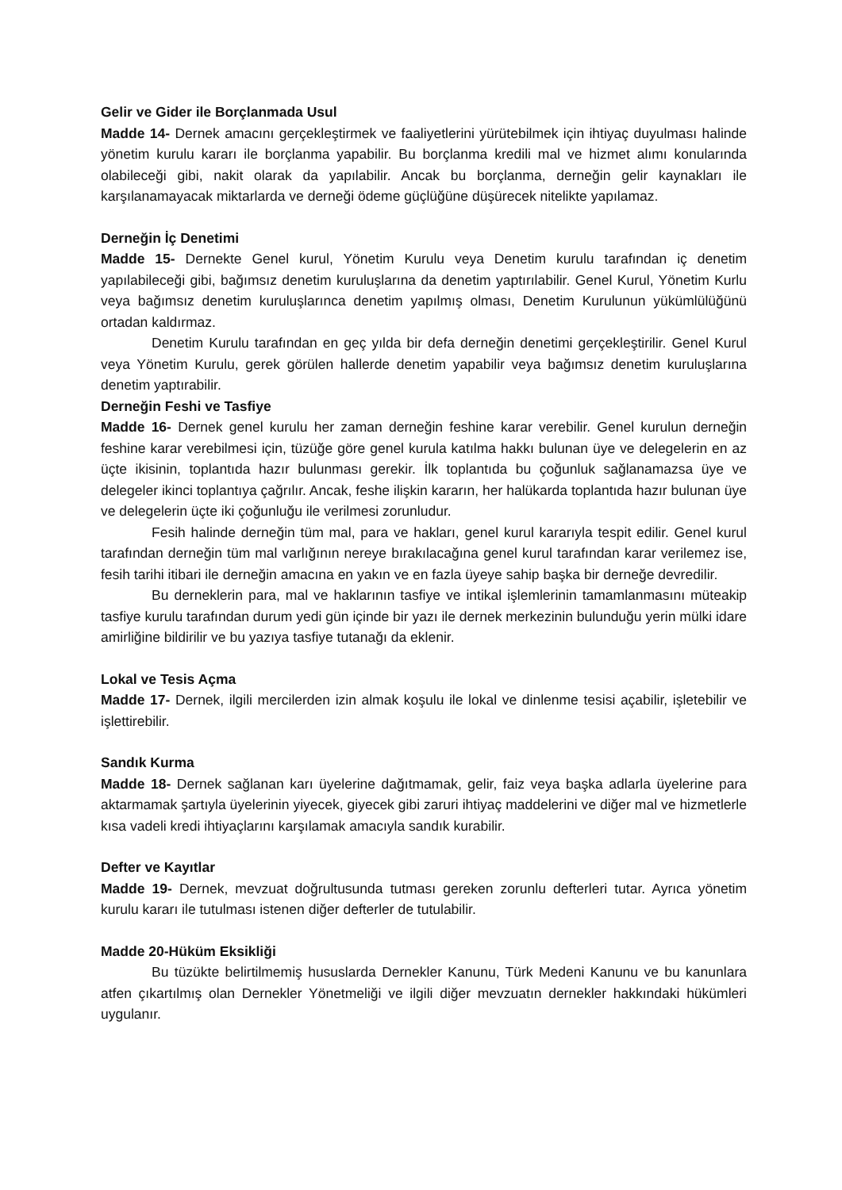Gelir ve Gider ile Borçlanmada Usul
Madde 14- Dernek amacını gerçekleştirmek ve faaliyetlerini yürütebilmek için ihtiyaç duyulması halinde yönetim kurulu kararı ile borçlanma yapabilir. Bu borçlanma kredili mal ve hizmet alımı konularında olabileceği gibi, nakit olarak da yapılabilir. Ancak bu borçlanma, derneğin gelir kaynakları ile karşılanamayacak miktarlarda ve derneği ödeme güçlüğüne düşürecek nitelikte yapılamaz.
Derneğin İç Denetimi
Madde 15- Dernekte Genel kurul, Yönetim Kurulu veya Denetim kurulu tarafından iç denetim yapılabileceği gibi, bağımsız denetim kuruluşlarına da denetim yaptırılabilir. Genel Kurul, Yönetim Kurlu veya bağımsız denetim kuruluşlarınca denetim yapılmış olması, Denetim Kurulunun yükümlülüğünü ortadan kaldırmaz.
Denetim Kurulu tarafından en geç yılda bir defa derneğin denetimi gerçekleştirilir. Genel Kurul veya Yönetim Kurulu, gerek görülen hallerde denetim yapabilir veya bağımsız denetim kuruluşlarına denetim yaptırabilir.
Derneğin Feshi ve Tasfiye
Madde 16- Dernek genel kurulu her zaman derneğin feshine karar verebilir. Genel kurulun derneğin feshine karar verebilmesi için, tüzüğe göre genel kurula katılma hakkı bulunan üye ve delegelerin en az üçte ikisinin, toplantıda hazır bulunması gerekir. İlk toplantıda bu çoğunluk sağlanamazsa üye ve delegeler ikinci toplantıya çağrılır. Ancak, feshe ilişkin kararın, her halükarda toplantıda hazır bulunan üye ve delegelerin üçte iki çoğunluğu ile verilmesi zorunludur.
Fesih halinde derneğin tüm mal, para ve hakları, genel kurul kararıyla tespit edilir. Genel kurul tarafından derneğin tüm mal varlığının nereye bırakılacağına genel kurul tarafından karar verilemez ise, fesih tarihi itibari ile derneğin amacına en yakın ve en fazla üyeye sahip başka bir derneğe devredilir.
Bu derneklerin para, mal ve haklarının tasfiye ve intikal işlemlerinin tamamlanmasını müteakip tasfiye kurulu tarafından durum yedi gün içinde bir yazı ile dernek merkezinin bulunduğu yerin mülki idare amirliğine bildirilir ve bu yazıya tasfiye tutanağı da eklenir.
Lokal ve Tesis Açma
Madde 17- Dernek, ilgili mercilerden izin almak koşulu ile lokal ve dinlenme tesisi açabilir, işletebilir ve işlettirebilir.
Sandık Kurma
Madde 18- Dernek sağlanan karı üyelerine dağıtmamak, gelir, faiz veya başka adlarla üyelerine para aktarmamak şartıyla üyelerinin yiyecek, giyecek gibi zaruri ihtiyaç maddelerini ve diğer mal ve hizmetlerle kısa vadeli kredi ihtiyaçlarını karşılamak amacıyla sandık kurabilir.
Defter ve Kayıtlar
Madde 19- Dernek, mevzuat doğrultusunda tutması gereken zorunlu defterleri tutar. Ayrıca yönetim kurulu kararı ile tutulması istenen diğer defterler de tutulabilir.
Madde 20-Hüküm Eksikliği
Bu tüzükte belirtilmemiş hususlarda Dernekler Kanunu, Türk Medeni Kanunu ve bu kanunlara atfen çıkartılmış olan Dernekler Yönetmeliği ve ilgili diğer mevzuatın dernekler hakkındaki hükümleri uygulanır.